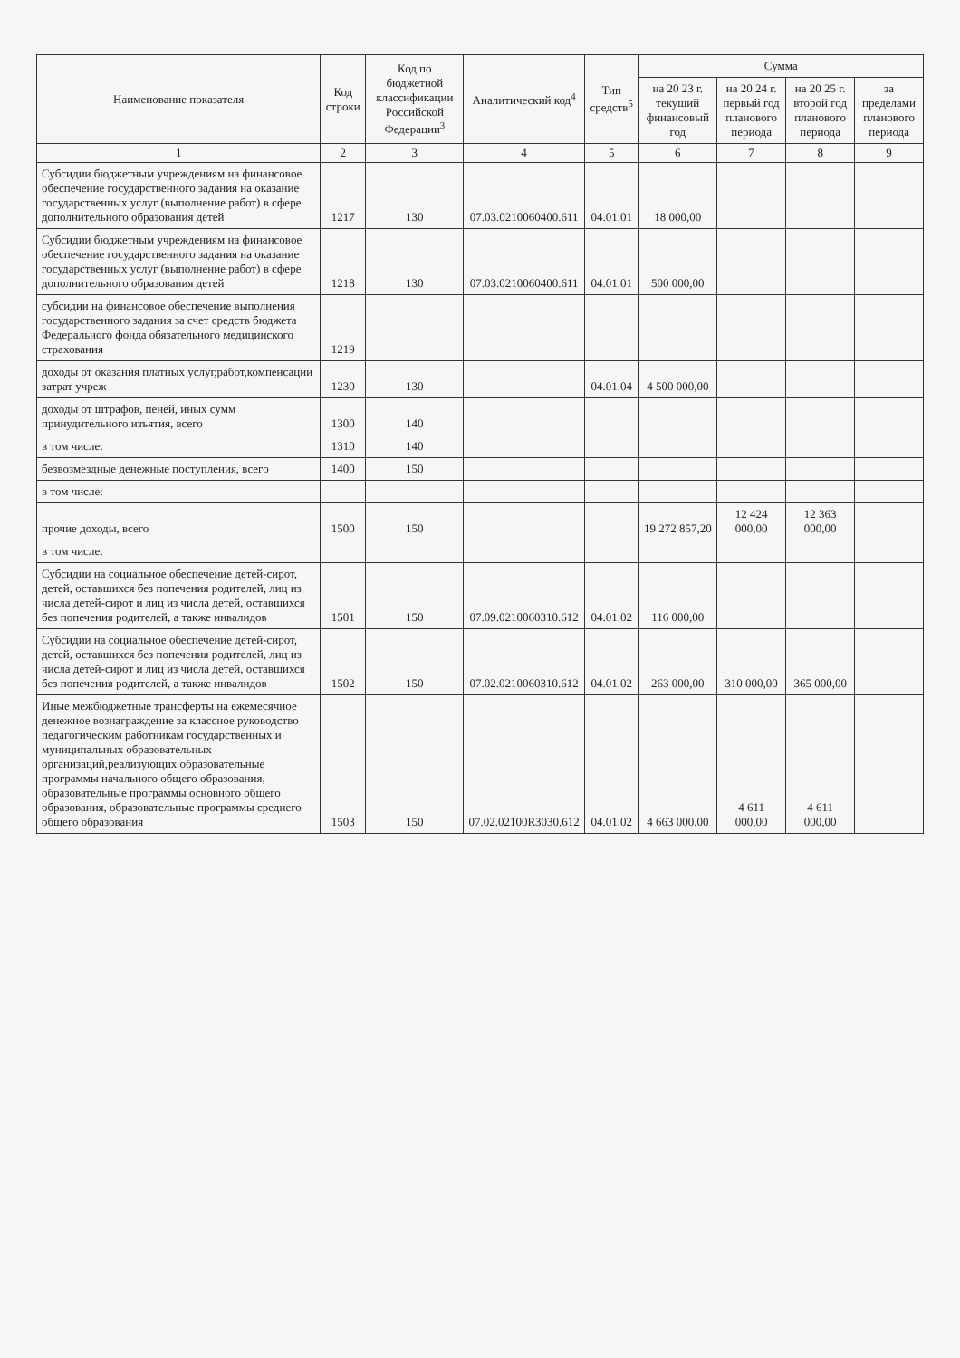| Наименование показателя | Код строки | Код по бюджетной классификации Российской Федерации<sup>3</sup> | Аналитический код<sup>4</sup> | Тип средств<sup>5</sup> | Сумма | | | |
| --- | --- | --- | --- | --- | --- | --- | --- | --- |
| | | | | | на 20 23 г. текущий финансовый год | на 20 24 г. первый год планового периода | на 20 25 г. второй год планового периода | за пределами планового периода |
| 1 | 2 | 3 | 4 | 5 | 6 | 7 | 8 | 9 |
| Субсидии бюджетным учреждениям на финансовое обеспечение государственного задания на оказание государственных услуг (выполнение работ) в сфере дополнительного образования детей | 1217 | 130 | 07.03.0210060400.611 | 04.01.01 | 18 000,00 | | | |
| Субсидии бюджетным учреждениям на финансовое обеспечение государственного задания на оказание государственных услуг (выполнение работ) в сфере дополнительного образования детей | 1218 | 130 | 07.03.0210060400.611 | 04.01.01 | 500 000,00 | | | |
| субсидии на финансовое обеспечение выполнения государственного задания за счет средств бюджета Федерального фонда обязательного медицинского страхования | 1219 | | | | | | | |
| доходы от оказания платных услуг,работ,компенсации затрат учреж | 1230 | 130 | | 04.01.04 | 4 500 000,00 | | | |
| доходы от штрафов, пеней, иных сумм принудительного изъятия, всего | 1300 | 140 | | | | | | |
| в том числе: | 1310 | 140 | | | | | | |
| безвозмездные денежные поступления, всего | 1400 | 150 | | | | | | |
| в том числе: | | | | | | | | |
| прочие доходы, всего | 1500 | 150 | | | 19 272 857,20 | 12 424 000,00 | 12 363 000,00 | |
| в том числе: | | | | | | | | |
| Субсидии на социальное обеспечение детей-сирот, детей, оставшихся без попечения родителей, лиц из числа детей-сирот и лиц из числа детей, оставшихся без попечения родителей, а также инвалидов | 1501 | 150 | 07.09.0210060310.612 | 04.01.02 | 116 000,00 | | | |
| Субсидии на социальное обеспечение детей-сирот, детей, оставшихся без попечения родителей, лиц из числа детей-сирот и лиц из числа детей, оставшихся без попечения родителей, а также инвалидов | 1502 | 150 | 07.02.0210060310.612 | 04.01.02 | 263 000,00 | 310 000,00 | 365 000,00 | |
| Иные межбюджетные трансферты на ежемесячное денежное вознаграждение за классное руководство педагогическим работникам государственных и муниципальных образовательных организаций,реализующих образовательные программы начального общего образования, образовательные программы основного общего образования, образовательные программы среднего общего образования | 1503 | 150 | 07.02.02100R3030.612 | 04.01.02 | 4 663 000,00 | 4 611 000,00 | 4 611 000,00 | |